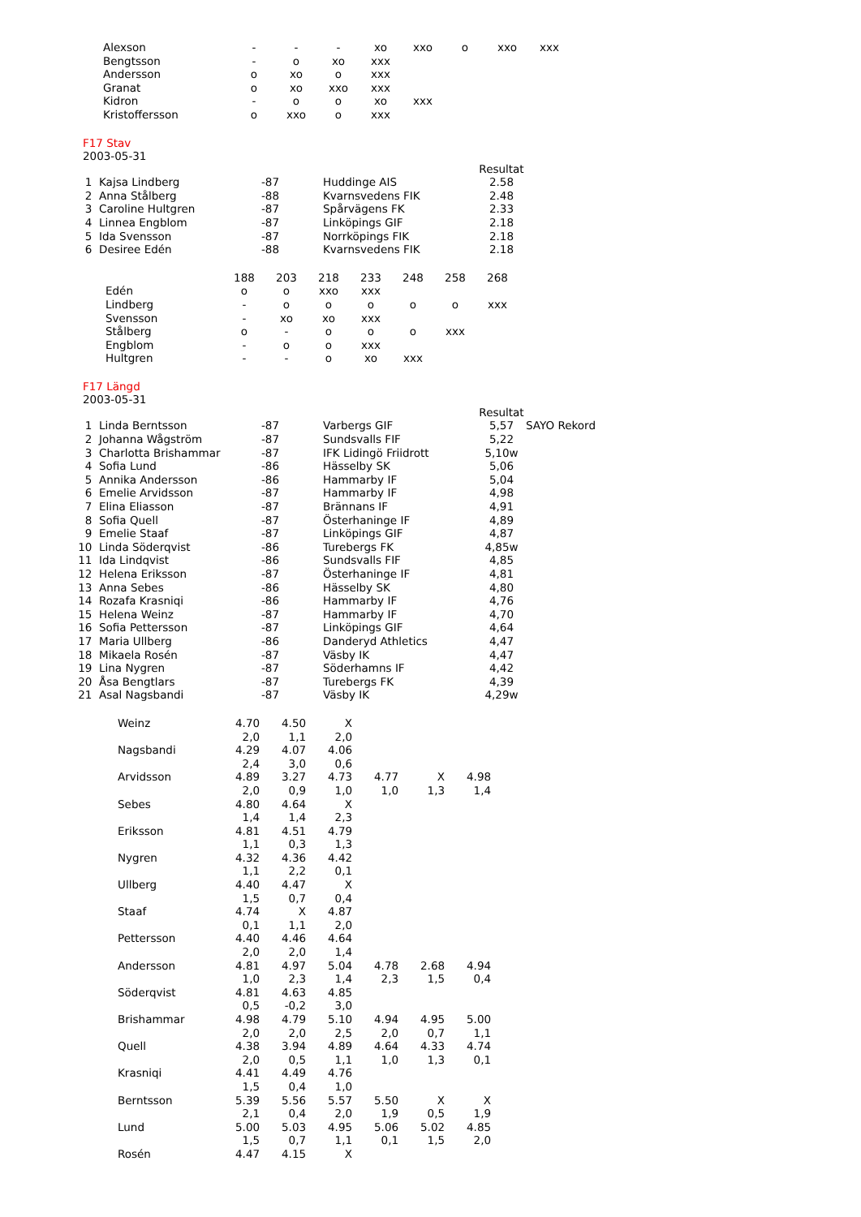| Alexson | - | - | - | xo | xxo | o | xxo | xxx |
| Bengtsson | - | o | xo | xxx | | | | |
| Andersson | o | xo | o | xxx | | | | |
| Granat | o | xo | xxo | xxx | | | | |
| Kidron | - | o | o | xo | xxx | | | |
| Kristoffersson | o | xxo | o | xxx | | | | |
F17 Stav
2003-05-31
| | | | | Resultat |
| 1 | Kajsa Lindberg | -87 | Huddinge AIS | 2.58 |
| 2 | Anna Stålberg | -88 | Kvarnsvedens FIK | 2.48 |
| 3 | Caroline Hultgren | -87 | Spårvägens FK | 2.33 |
| 4 | Linnea Engblom | -87 | Linköpings GIF | 2.18 |
| 5 | Ida Svensson | -87 | Norrköpings FIK | 2.18 |
| 6 | Desiree Edén | -88 | Kvarnsvedens FIK | 2.18 |
| | 188 | 203 | 218 | 233 | 248 | 258 | 268 |
| Edén | o | o | xxo | xxx | | | |
| Lindberg | - | o | o | o | o | o | xxx |
| Svensson | - | xo | xo | xxx | | | |
| Stålberg | o | - | o | o | o | xxx | |
| Engblom | - | o | o | xxx | | | |
| Hultgren | - | - | o | xo | xxx | | |
F17 Längd
2003-05-31
| | | | | Resultat | |
| 1 | Linda Berntsson | -87 | Varbergs GIF | 5,57 | SAYO Rekord |
| 2 | Johanna Wågström | -87 | Sundsvalls FIF | 5,22 | |
| 3 | Charlotta Brishammar | -87 | IFK Lidingö Friidrott | 5,10w | |
| 4 | Sofia Lund | -86 | Hässelby SK | 5,06 | |
| 5 | Annika Andersson | -86 | Hammarby IF | 5,04 | |
| 6 | Emelie Arvidsson | -87 | Hammarby IF | 4,98 | |
| 7 | Elina Eliasson | -87 | Brännans IF | 4,91 | |
| 8 | Sofia Quell | -87 | Österhaninge IF | 4,89 | |
| 9 | Emelie Staaf | -87 | Linköpings GIF | 4,87 | |
| 10 | Linda Söderqvist | -86 | Turebergs FK | 4,85w | |
| 11 | Ida Lindqvist | -86 | Sundsvalls FIF | 4,85 | |
| 12 | Helena Eriksson | -87 | Österhaninge IF | 4,81 | |
| 13 | Anna Sebes | -86 | Hässelby SK | 4,80 | |
| 14 | Rozafa Krasniqi | -86 | Hammarby IF | 4,76 | |
| 15 | Helena Weinz | -87 | Hammarby IF | 4,70 | |
| 16 | Sofia Pettersson | -87 | Linköpings GIF | 4,64 | |
| 17 | Maria Ullberg | -86 | Danderyd Athletics | 4,47 | |
| 18 | Mikaela Rosén | -87 | Väsby IK | 4,47 | |
| 19 | Lina Nygren | -87 | Söderhamns IF | 4,42 | |
| 20 | Åsa Bengtlars | -87 | Turebergs FK | 4,39 | |
| 21 | Asal Nagsbandi | -87 | Väsby IK | 4,29w | |
| Weinz | 4.70 | 4.50 | X | | | |
| | 2,0 | 1,1 | 2,0 | | | |
| Nagsbandi | 4.29 | 4.07 | 4.06 | | | |
| | 2,4 | 3,0 | 0,6 | | | |
| Arvidsson | 4.89 | 3.27 | 4.73 | 4.77 | X | 4.98 |
| | 2,0 | 0,9 | 1,0 | 1,0 | 1,3 | 1,4 |
| Sebes | 4.80 | 4.64 | X | | | |
| | 1,4 | 1,4 | 2,3 | | | |
| Eriksson | 4.81 | 4.51 | 4.79 | | | |
| | 1,1 | 0,3 | 1,3 | | | |
| Nygren | 4.32 | 4.36 | 4.42 | | | |
| | 1,1 | 2,2 | 0,1 | | | |
| Ullberg | 4.40 | 4.47 | X | | | |
| | 1,5 | 0,7 | 0,4 | | | |
| Staaf | 4.74 | X | 4.87 | | | |
| | 0,1 | 1,1 | 2,0 | | | |
| Pettersson | 4.40 | 4.46 | 4.64 | | | |
| | 2,0 | 2,0 | 1,4 | | | |
| Andersson | 4.81 | 4.97 | 5.04 | 4.78 | 2.68 | 4.94 |
| | 1,0 | 2,3 | 1,4 | 2,3 | 1,5 | 0,4 |
| Söderqvist | 4.81 | 4.63 | 4.85 | | | |
| | 0,5 | -0,2 | 3,0 | | | |
| Brishammar | 4.98 | 4.79 | 5.10 | 4.94 | 4.95 | 5.00 |
| | 2,0 | 2,0 | 2,5 | 2,0 | 0,7 | 1,1 |
| Quell | 4.38 | 3.94 | 4.89 | 4.64 | 4.33 | 4.74 |
| | 2,0 | 0,5 | 1,1 | 1,0 | 1,3 | 0,1 |
| Krasniqi | 4.41 | 4.49 | 4.76 | | | |
| | 1,5 | 0,4 | 1,0 | | | |
| Berntsson | 5.39 | 5.56 | 5.57 | 5.50 | X | X |
| | 2,1 | 0,4 | 2,0 | 1,9 | 0,5 | 1,9 |
| Lund | 5.00 | 5.03 | 4.95 | 5.06 | 5.02 | 4.85 |
| | 1,5 | 0,7 | 1,1 | 0,1 | 1,5 | 2,0 |
| Rosén | 4.47 | 4.15 | X | | | |